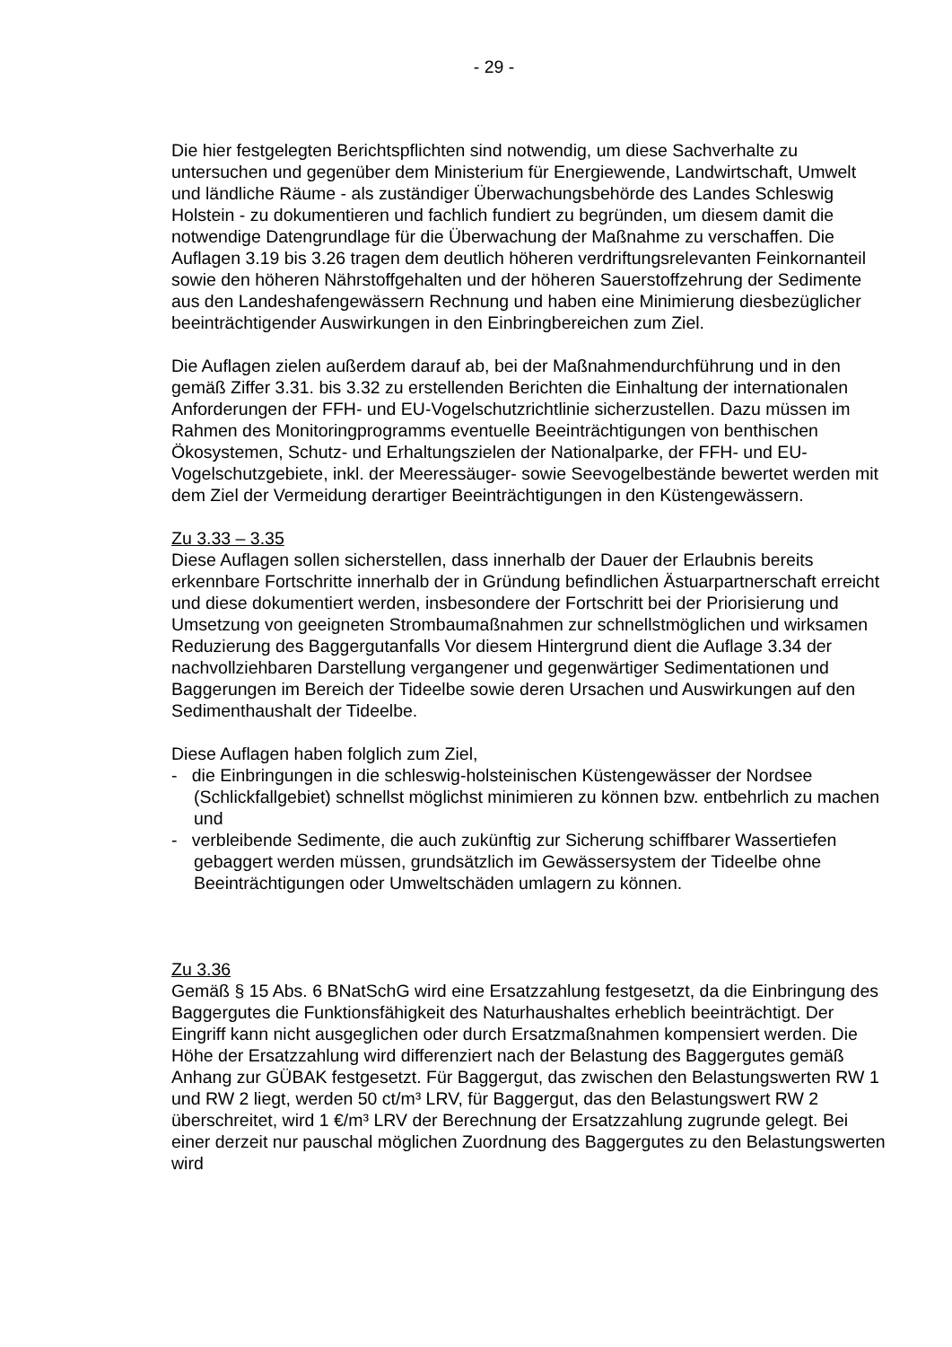- 29 -
Die hier festgelegten Berichtspflichten sind notwendig, um diese Sachverhalte zu untersuchen und gegenüber dem Ministerium für Energiewende, Landwirtschaft, Umwelt und ländliche Räume - als zuständiger Überwachungsbehörde des Landes Schleswig Holstein - zu dokumentieren und fachlich fundiert zu begründen, um diesem damit die notwendige Datengrundlage für die Überwachung der Maßnahme zu verschaffen. Die Auflagen 3.19 bis 3.26 tragen dem deutlich höheren verdriftungsrelevanten Feinkornanteil sowie den höheren Nährstoffgehalten und der höheren Sauerstoffzehrung der Sedimente aus den Landeshafengewässern Rechnung und haben eine Minimierung diesbezüglicher beeinträchtigender Auswirkungen in den Einbringbereichen zum Ziel.
Die Auflagen zielen außerdem darauf ab, bei der Maßnahmendurchführung und in den gemäß Ziffer 3.31. bis 3.32 zu erstellenden Berichten die Einhaltung der internationalen Anforderungen der FFH- und EU-Vogelschutzrichtlinie sicherzustellen. Dazu müssen im Rahmen des Monitoringprogramms eventuelle Beeinträchtigungen von benthischen Ökosystemen, Schutz- und Erhaltungszielen der Nationalparke, der FFH- und EU-Vogelschutzgebiete, inkl. der Meeressäuger- sowie Seevogelbestände bewertet werden mit dem Ziel der Vermeidung derartiger Beeinträchtigungen in den Küstengewässern.
Zu 3.33 – 3.35
Diese Auflagen sollen sicherstellen, dass innerhalb der Dauer der Erlaubnis bereits erkennbare Fortschritte innerhalb der in Gründung befindlichen Ästuarpartnerschaft erreicht und diese dokumentiert werden, insbesondere der Fortschritt bei der Priorisierung und Umsetzung von geeigneten Strombaumaßnahmen zur schnellstmöglichen und wirksamen Reduzierung des Baggergutanfalls Vor diesem Hintergrund dient die Auflage 3.34 der nachvollziehbaren Darstellung vergangener und gegenwärtiger Sedimentationen und Baggerungen im Bereich der Tideelbe sowie deren Ursachen und Auswirkungen auf den Sedimenthaushalt der Tideelbe.
Diese Auflagen haben folglich zum Ziel,
- die Einbringungen in die schleswig-holsteinischen Küstengewässer der Nordsee (Schlickfallgebiet) schnellst möglichst minimieren zu können bzw. entbehrlich zu machen und
- verbleibende Sedimente, die auch zukünftig zur Sicherung schiffbarer Wassertiefen gebaggert werden müssen, grundsätzlich im Gewässersystem der Tideelbe ohne Beeinträchtigungen oder Umweltschäden umlagern zu können.
Zu 3.36
Gemäß § 15 Abs. 6 BNatSchG wird eine Ersatzzahlung festgesetzt, da die Einbringung des Baggergutes die Funktionsfähigkeit des Naturhaushaltes erheblich beeinträchtigt. Der Eingriff kann nicht ausgeglichen oder durch Ersatzmaßnahmen kompensiert werden. Die Höhe der Ersatzzahlung wird differenziert nach der Belastung des Baggergutes gemäß Anhang zur GÜBAK festgesetzt. Für Baggergut, das zwischen den Belastungswerten RW 1 und RW 2 liegt, werden 50 ct/m³ LRV, für Baggergut, das den Belastungswert RW 2 überschreitet, wird 1 €/m³ LRV der Berechnung der Ersatzzahlung zugrunde gelegt. Bei einer derzeit nur pauschal möglichen Zuordnung des Baggergutes zu den Belastungswerten wird